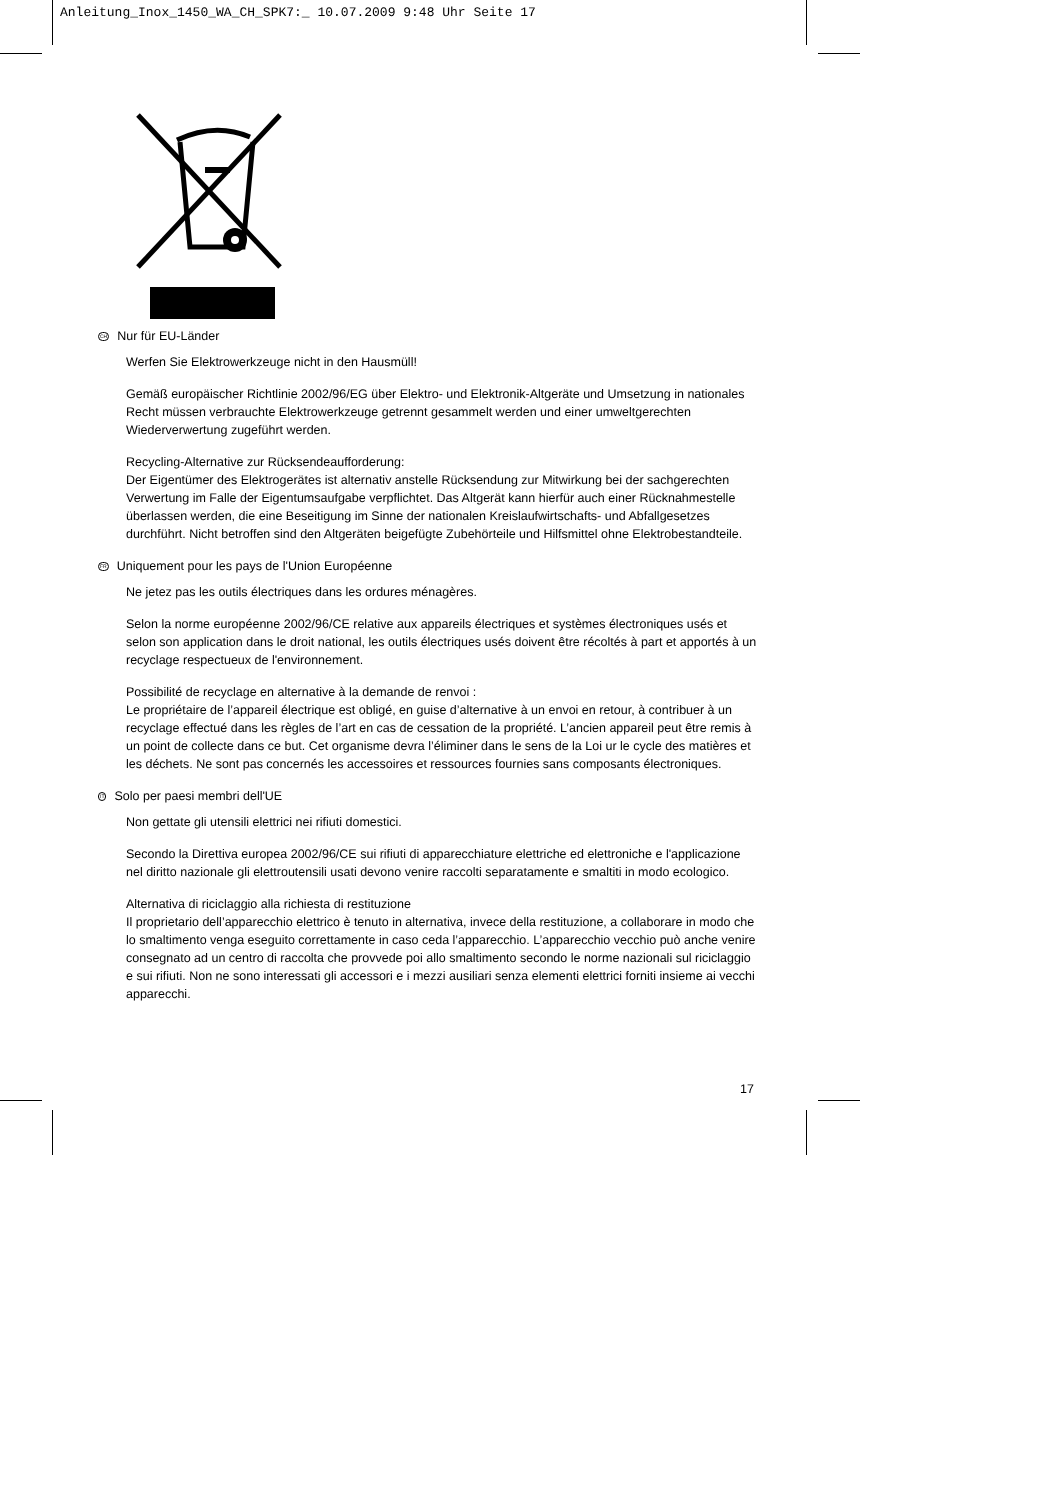Anleitung_Inox_1450_WA_CH_SPK7:_ 10.07.2009 9:48 Uhr Seite 17
CH Nur für EU-Länder
Werfen Sie Elektrowerkzeuge nicht in den Hausmüll!
Gemäß europäischer Richtlinie 2002/96/EG über Elektro- und Elektronik-Altgeräte und Umsetzung in nationales Recht müssen verbrauchte Elektrowerkzeuge getrennt gesammelt werden und einer umweltgerechten Wiederverwertung zugeführt werden.
Recycling-Alternative zur Rücksendeaufforderung:
Der Eigentümer des Elektrogerätes ist alternativ anstelle Rücksendung zur Mitwirkung bei der sachgerechten Verwertung im Falle der Eigentumsaufgabe verpflichtet. Das Altgerät kann hierfür auch einer Rücknahmestelle überlassen werden, die eine Beseitigung im Sinne der nationalen Kreislaufwirtschafts- und Abfallgesetzes durchführt. Nicht betroffen sind den Altgeräten beigefügte Zubehörteile und Hilfsmittel ohne Elektrobestandteile.
FR Uniquement pour les pays de l'Union Européenne
Ne jetez pas les outils électriques dans les ordures ménagères.
Selon la norme européenne 2002/96/CE relative aux appareils électriques et systèmes électroniques usés et selon son application dans le droit national, les outils électriques usés doivent être récoltés à part et apportés à un recyclage respectueux de l'environnement.
Possibilité de recyclage en alternative à la demande de renvoi :
Le propriétaire de l’appareil électrique est obligé, en guise d’alternative à un envoi en retour, à contribuer à un recyclage effectué dans les règles de l’art en cas de cessation de la propriété. L’ancien appareil peut être remis à un point de collecte dans ce but. Cet organisme devra l’éliminer dans le sens de la Loi ur le cycle des matières et les déchets. Ne sont pas concernés les accessoires et ressources fournies sans composants électroniques.
IT Solo per paesi membri dell'UE
Non gettate gli utensili elettrici nei rifiuti domestici.
Secondo la Direttiva europea 2002/96/CE sui rifiuti di apparecchiature elettriche ed elettroniche e l'applicazione nel diritto nazionale gli elettroutensili usati devono venire raccolti separatamente e smaltiti in modo ecologico.
Alternativa di riciclaggio alla richiesta di restituzione
Il proprietario dell’apparecchio elettrico è tenuto in alternativa, invece della restituzione, a collaborare in modo che lo smaltimento venga eseguito correttamente in caso ceda l’apparecchio. L’apparecchio vecchio può anche venire consegnato ad un centro di raccolta che provvede poi allo smaltimento secondo le norme nazionali sul riciclaggio e sui rifiuti. Non ne sono interessati gli accessori e i mezzi ausiliari senza elementi elettrici forniti insieme ai vecchi apparecchi.
17